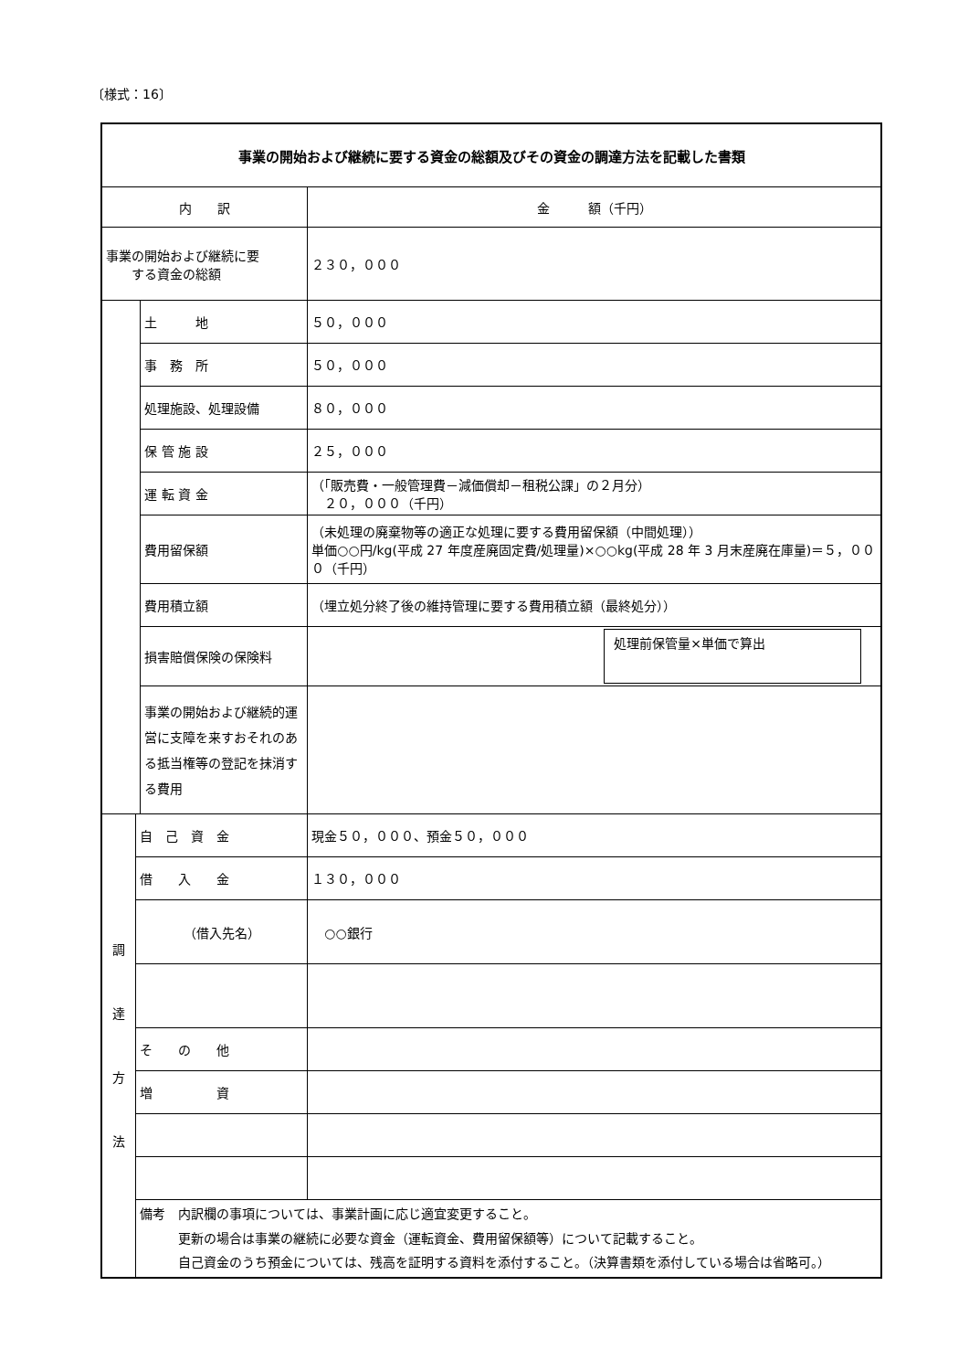〔様式：16〕
| 事業の開始および継続に要する資金の総額及びその資金の調達方法を記載した書類 | | | |
| 内 訳 | | | 金 額（千円） |
| 事業の開始および継続に要 する資金の総額 | | | ２３０，０００ |
| | | 土 地 | ５０，０００ |
| | | 事 務 所 | ５０，０００ |
| | | 処理施設、処理設備 | ８０，０００ |
| | | 保 管 施 設 | ２５，０００ |
| | | 運 転 資 金 | （「販売費・一般管理費－減価償却－租税公課」の２月分） ２０，０００（千円） |
| | | 費用留保額 | （未処理の廃棄物等の適正な処理に要する費用留保額（中間処理）） 単価○○円/kg(平成 27 年度産廃固定費/処理量)×○○kg(平成 28 年 3 月末産廃在庫量)＝５，０００（千円） |
| | | 費用積立額 | （埋立処分終了後の維持管理に要する費用積立額（最終処分）） |
| | | 損害賠償保険の保険料 | 処理前保管量×単価で算出 |
| | | 事業の開始および継続的運営に支障を来すおそれのある抵当権等の登記を抹消する費用 | |
| 調 達 方 法 | 自 己 資 金 | | 現金５０，０００、預金５０，０００ |
| | 借 入 金 | | １３０，０００ |
| | （借入先名） | | ○○銀行 |
| | そ の 他 | | |
| | 増 資 | | |
| | 備考 内訳欄の事項については、事業計画に応じ適宜変更すること。 更新の場合は事業の継続に必要な資金（運転資金、費用留保額等）について記載すること。 自己資金のうち預金については、残高を証明する資料を添付すること。（決算書類を添付している場合は省略可。） | | |